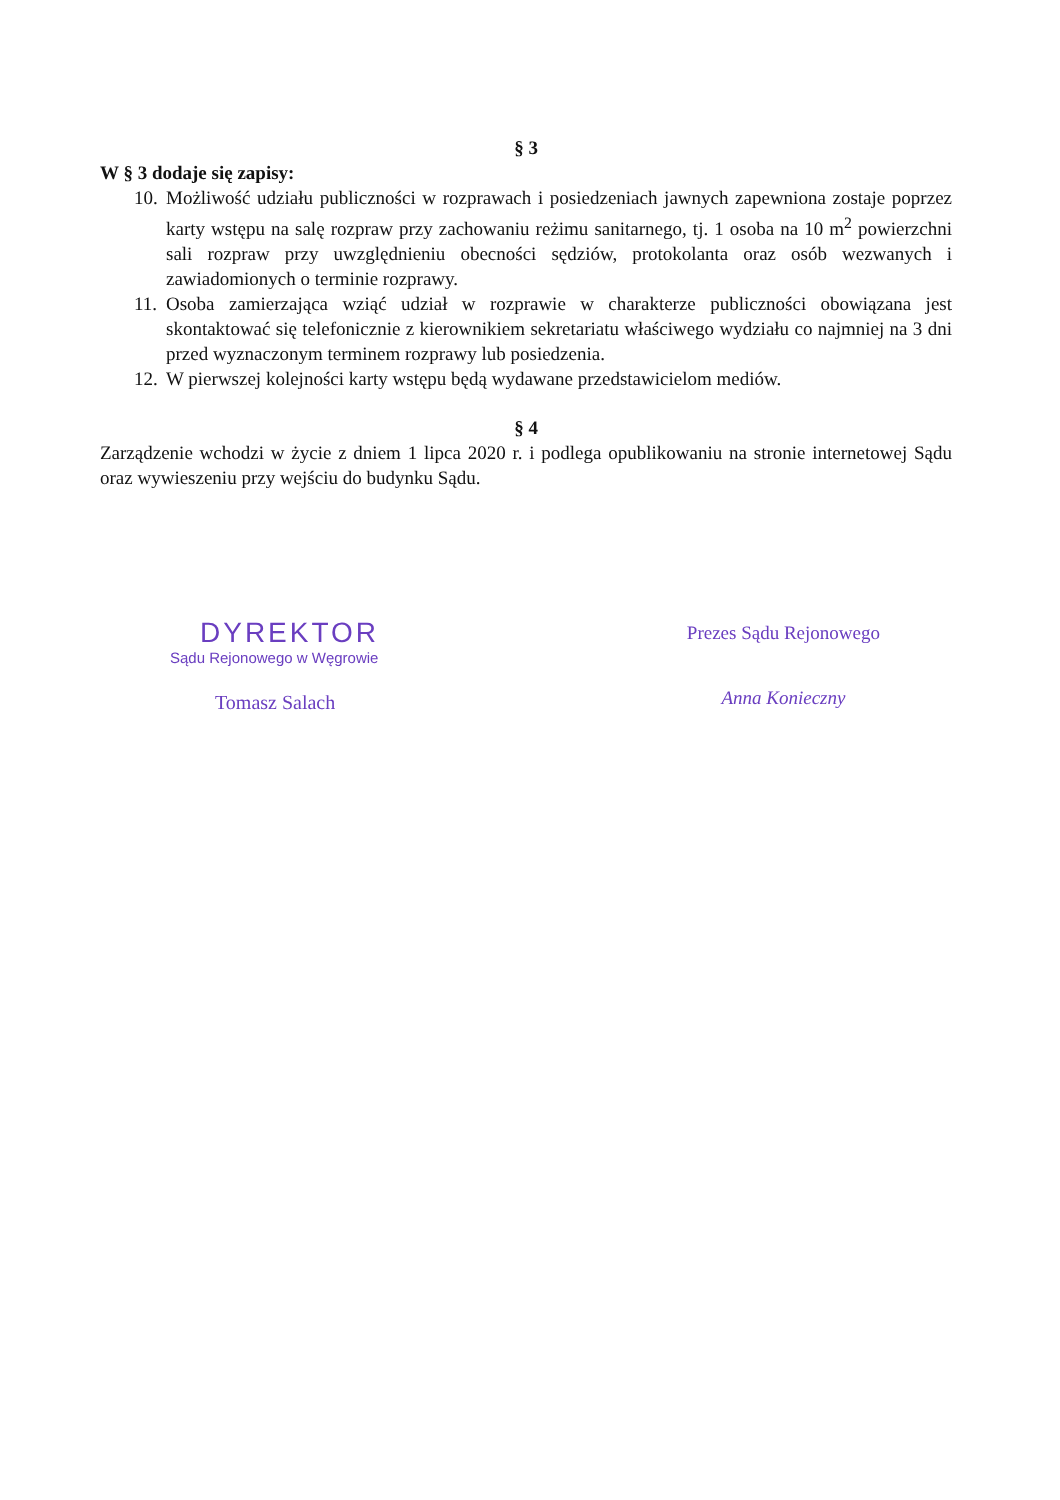§ 3
W § 3 dodaje się zapisy:
10. Możliwość udziału publiczności w rozprawach i posiedzeniach jawnych zapewniona zostaje poprzez karty wstępu na salę rozpraw przy zachowaniu reżimu sanitarnego, tj. 1 osoba na 10 m<sup>2</sup> powierzchni sali rozpraw przy uwzględnieniu obecności sędziów, protokolanta oraz osób wezwanych i zawiadomionych o terminie rozprawy.
11. Osoba zamierzająca wziąć udział w rozprawie w charakterze publiczności obowiązana jest skontaktować się telefonicznie z kierownikiem sekretariatu właściwego wydziału co najmniej na 3 dni przed wyznaczonym terminem rozprawy lub posiedzenia.
12. W pierwszej kolejności karty wstępu będą wydawane przedstawicielom mediów.
§ 4
Zarządzenie wchodzi w życie z dniem 1 lipca 2020 r. i podlega opublikowaniu na stronie internetowej Sądu oraz wywieszeniu przy wejściu do budynku Sądu.
DYREKTOR
Sądu Rejonowego w Węgrowie
Tomasz Salach
Prezes Sądu Rejonowego
Anna Konieczny